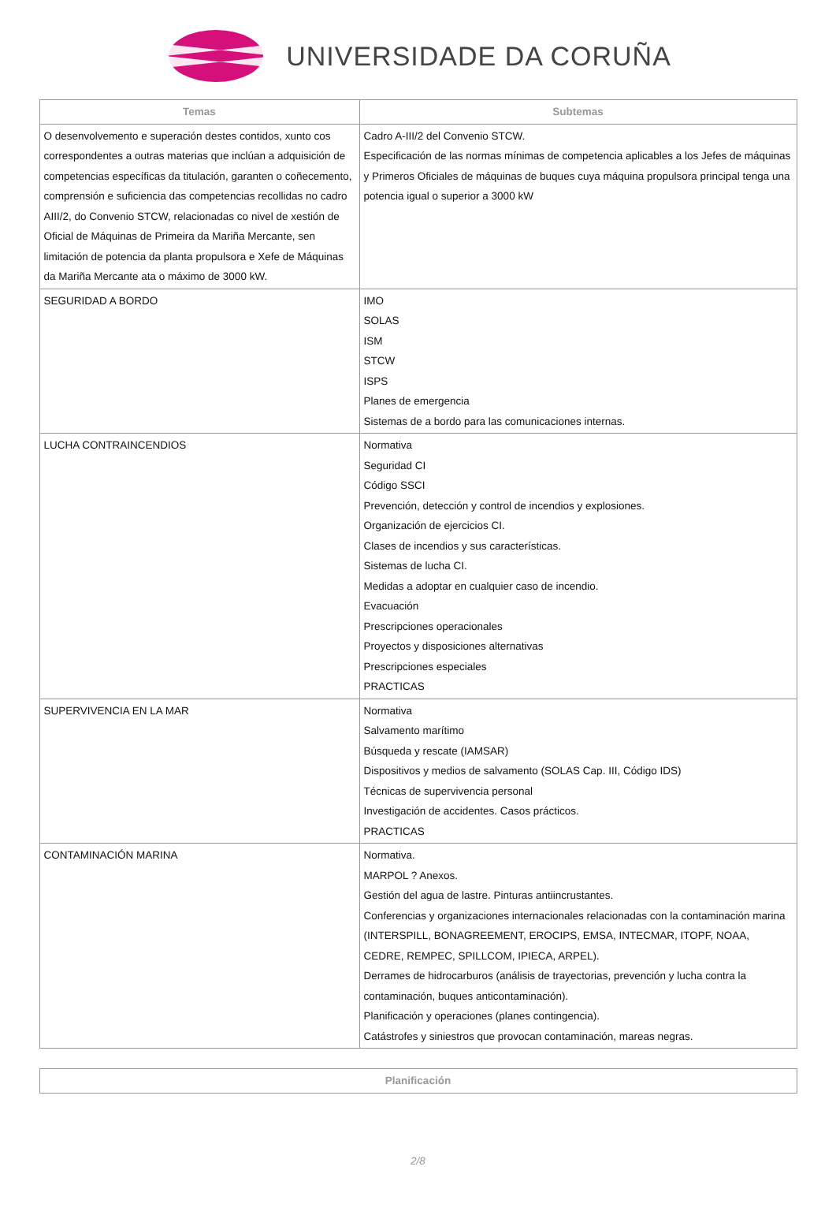UNIVERSIDADE DA CORUÑA
| Temas | Subtemas |
| --- | --- |
| O desenvolvemento e superación destes contidos, xunto cos correspondentes a outras materias que inclúan a adquisición de competencias específicas da titulación, garanten o coñecemento, comprensión e suficiencia das competencias recollidas no cadro AIII/2, do Convenio STCW, relacionadas co nivel de xestión de Oficial de Máquinas de Primeira da Mariña Mercante, sen limitación de potencia da planta propulsora e Xefe de Máquinas da Mariña Mercante ata o máximo de 3000 kW. | Cadro A-III/2 del Convenio STCW. Especificación de las normas mínimas de competencia aplicables a los Jefes de máquinas y Primeros Oficiales de máquinas de buques cuya máquina propulsora principal tenga una potencia igual o superior a 3000 kW |
| SEGURIDAD A BORDO | IMO SOLAS ISM STCW ISPS Planes de emergencia Sistemas de a bordo para las comunicaciones internas. |
| LUCHA CONTRAINCENDIOS | Normativa Seguridad CI Código SSCI Prevención, detección y control de incendios y explosiones. Organización de ejercicios CI. Clases de incendios y sus características. Sistemas de lucha CI. Medidas a adoptar en cualquier caso de incendio. Evacuación Prescripciones operacionales Proyectos y disposiciones alternativas Prescripciones especiales PRACTICAS |
| SUPERVIVENCIA EN LA MAR | Normativa Salvamento marítimo Búsqueda y rescate (IAMSAR) Dispositivos y medios de salvamento (SOLAS Cap. III, Código IDS) Técnicas de supervivencia personal Investigación de accidentes. Casos prácticos. PRACTICAS |
| CONTAMINACIÓN MARINA | Normativa. MARPOL ? Anexos. Gestión del agua de lastre. Pinturas antiincrustantes. Conferencias y organizaciones internacionales relacionadas con la contaminación marina (INTERSPILL, BONAGREEMENT, EROCIPS, EMSA, INTECMAR, ITOPF, NOAA, CEDRE, REMPEC, SPILLCOM, IPIECA, ARPEL). Derrames de hidrocarburos (análisis de trayectorias, prevención y lucha contra la contaminación, buques anticontaminación). Planificación y operaciones (planes contingencia). Catástrofes y siniestros que provocan contaminación, mareas negras. |
| Planificación |
| --- |
2/8